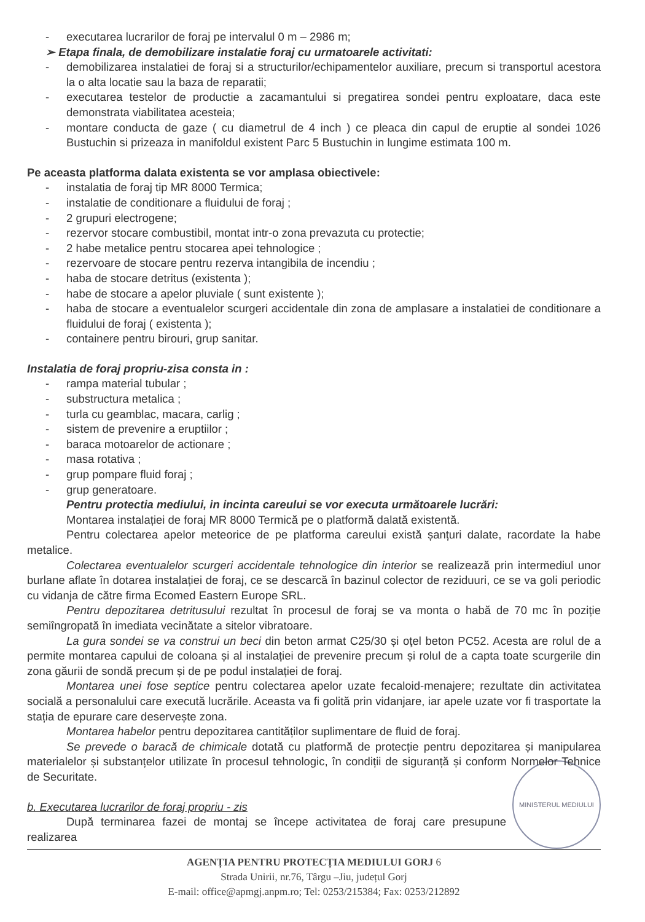- executarea lucrarilor de foraj pe intervalul 0 m – 2986 m;
➢ Etapa finala, de demobilizare instalatie foraj cu urmatoarele activitati:
- demobilizarea instalatiei de foraj si a structurilor/echipamentelor auxiliare, precum si transportul acestora la o alta locatie sau la baza de reparatii;
- executarea testelor de productie a zacamantului si pregatirea sondei pentru exploatare, daca este demonstrata viabilitatea acesteia;
- montare conducta de gaze ( cu diametrul de 4 inch ) ce pleaca din capul de eruptie al sondei 1026 Bustuchin si prizeaza in manifoldul existent Parc 5 Bustuchin in lungime estimata 100 m.
Pe aceasta platforma dalata existenta se vor amplasa obiectivele:
- instalatia de foraj tip MR 8000 Termica;
- instalatie de conditionare a fluidului de foraj ;
- 2 grupuri electrogene;
- rezervor stocare combustibil, montat intr-o zona prevazuta cu protectie;
- 2 habe metalice pentru stocarea apei tehnologice ;
- rezervoare de stocare pentru rezerva intangibila de incendiu ;
- haba de stocare detritus (existenta );
- habe de stocare a apelor pluviale ( sunt existente );
- haba de stocare a eventualelor scurgeri accidentale din zona de amplasare a instalatiei de conditionare a fluidului de foraj ( existenta );
- containere pentru birouri, grup sanitar.
Instalatia de foraj propriu-zisa consta in :
- rampa material tubular ;
- substructura metalica ;
- turla cu geamblac, macara, carlig ;
- sistem de prevenire a eruptiilor ;
- baraca motoarelor de actionare ;
- masa rotativa ;
- grup pompare fluid foraj ;
- grup generatoare.
Pentru protectia mediului, in incinta careului se vor executa următoarele lucrări:
Montarea instalației de foraj MR 8000 Termică pe o platformă dalată existentă.
Pentru colectarea apelor meteorice de pe platforma careului există șanțuri dalate, racordate la habe metalice.
Colectarea eventualelor scurgeri accidentale tehnologice din interior se realizează prin intermediul unor burlane aflate în dotarea instalației de foraj, ce se descarcă în bazinul colector de reziduuri, ce se va goli periodic cu vidanja de către firma Ecomed Eastern Europe SRL.
Pentru depozitarea detritusului rezultat în procesul de foraj se va monta o habă de 70 mc în poziție semiîngropată în imediata vecinătate a sitelor vibratoare.
La gura sondei se va construi un beci din beton armat C25/30 și oţel beton PC52. Acesta are rolul de a permite montarea capului de coloana și al instalației de prevenire precum și rolul de a capta toate scurgerile din zona găurii de sondă precum și de pe podul instalației de foraj.
Montarea unei fose septice pentru colectarea apelor uzate fecaloid-menajere; rezultate din activitatea socială a personalului care execută lucrările. Aceasta va fi golită prin vidanjare, iar apele uzate vor fi trasportate la stația de epurare care deservește zona.
Montarea habelor pentru depozitarea cantităților suplimentare de fluid de foraj.
Se prevede o baracă de chimicale dotată cu platformă de protecție pentru depozitarea și manipularea materialelor și substanțelor utilizate în procesul tehnologic, în condiții de siguranță și conform Normelor Tehnice de Securitate.
MINISTERUL MEDIULUI
b. Executarea lucrarilor de foraj propriu - zis
După terminarea fazei de montaj se începe activitatea de foraj care presupune realizarea
AGENȚIA PENTRU PROTECȚIA MEDIULUI GORJ 6
Strada Unirii, nr.76, Târgu –Jiu, județul Gorj
E-mail: office@apmgj.anpm.ro; Tel: 0253/215384; Fax: 0253/212892